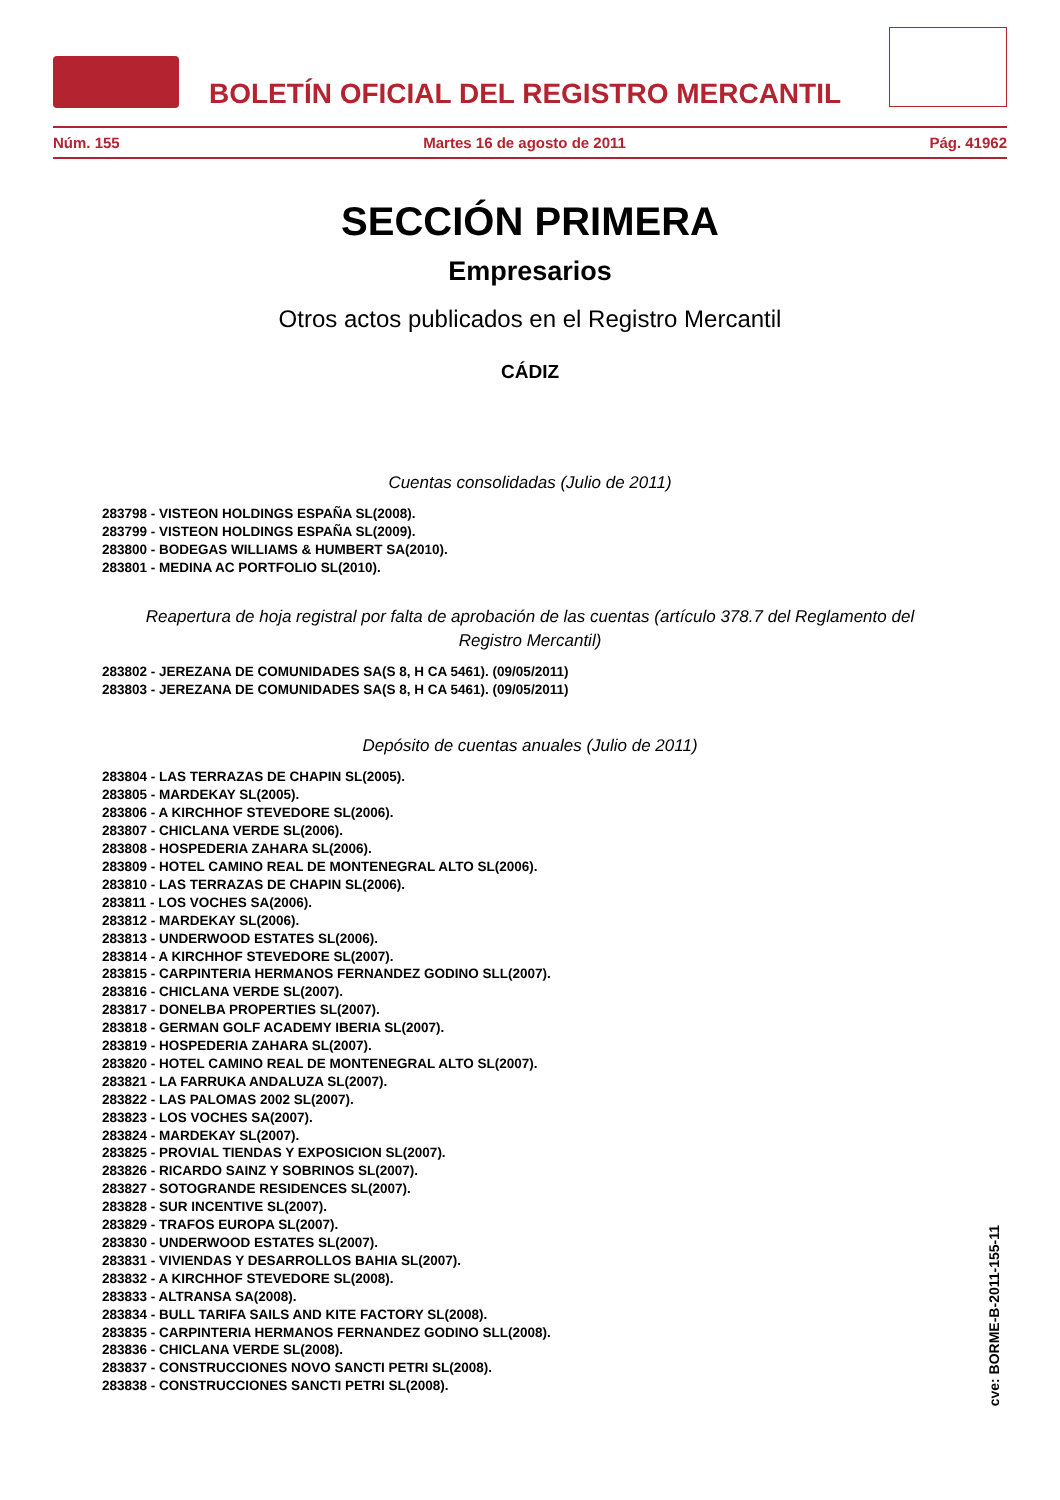BOLETÍN OFICIAL DEL REGISTRO MERCANTIL
Núm. 155 Martes 16 de agosto de 2011 Pág. 41962
SECCIÓN PRIMERA
Empresarios
Otros actos publicados en el Registro Mercantil
CÁDIZ
Cuentas consolidadas (Julio de 2011)
283798 - VISTEON HOLDINGS ESPAÑA SL(2008).
283799 - VISTEON HOLDINGS ESPAÑA SL(2009).
283800 - BODEGAS WILLIAMS & HUMBERT SA(2010).
283801 - MEDINA AC PORTFOLIO SL(2010).
Reapertura de hoja registral por falta de aprobación de las cuentas (artículo 378.7 del Reglamento del Registro Mercantil)
283802 - JEREZANA DE COMUNIDADES SA(S 8, H CA 5461). (09/05/2011)
283803 - JEREZANA DE COMUNIDADES SA(S 8, H CA 5461). (09/05/2011)
Depósito de cuentas anuales (Julio de 2011)
283804 - LAS TERRAZAS DE CHAPIN SL(2005).
283805 - MARDEKAY SL(2005).
283806 - A KIRCHHOF STEVEDORE SL(2006).
283807 - CHICLANA VERDE SL(2006).
283808 - HOSPEDERIA ZAHARA SL(2006).
283809 - HOTEL CAMINO REAL DE MONTENEGRAL ALTO SL(2006).
283810 - LAS TERRAZAS DE CHAPIN SL(2006).
283811 - LOS VOCHES SA(2006).
283812 - MARDEKAY SL(2006).
283813 - UNDERWOOD ESTATES SL(2006).
283814 - A KIRCHHOF STEVEDORE SL(2007).
283815 - CARPINTERIA HERMANOS FERNANDEZ GODINO SLL(2007).
283816 - CHICLANA VERDE SL(2007).
283817 - DONELBA PROPERTIES SL(2007).
283818 - GERMAN GOLF ACADEMY IBERIA SL(2007).
283819 - HOSPEDERIA ZAHARA SL(2007).
283820 - HOTEL CAMINO REAL DE MONTENEGRAL ALTO SL(2007).
283821 - LA FARRUKA ANDALUZA SL(2007).
283822 - LAS PALOMAS 2002 SL(2007).
283823 - LOS VOCHES SA(2007).
283824 - MARDEKAY SL(2007).
283825 - PROVIAL TIENDAS Y EXPOSICION SL(2007).
283826 - RICARDO SAINZ Y SOBRINOS SL(2007).
283827 - SOTOGRANDE RESIDENCES SL(2007).
283828 - SUR INCENTIVE SL(2007).
283829 - TRAFOS EUROPA SL(2007).
283830 - UNDERWOOD ESTATES SL(2007).
283831 - VIVIENDAS Y DESARROLLOS BAHIA SL(2007).
283832 - A KIRCHHOF STEVEDORE SL(2008).
283833 - ALTRANSA SA(2008).
283834 - BULL TARIFA SAILS AND KITE FACTORY SL(2008).
283835 - CARPINTERIA HERMANOS FERNANDEZ GODINO SLL(2008).
283836 - CHICLANA VERDE SL(2008).
283837 - CONSTRUCCIONES NOVO SANCTI PETRI SL(2008).
283838 - CONSTRUCCIONES SANCTI PETRI SL(2008).
cve: BORME-B-2011-155-11